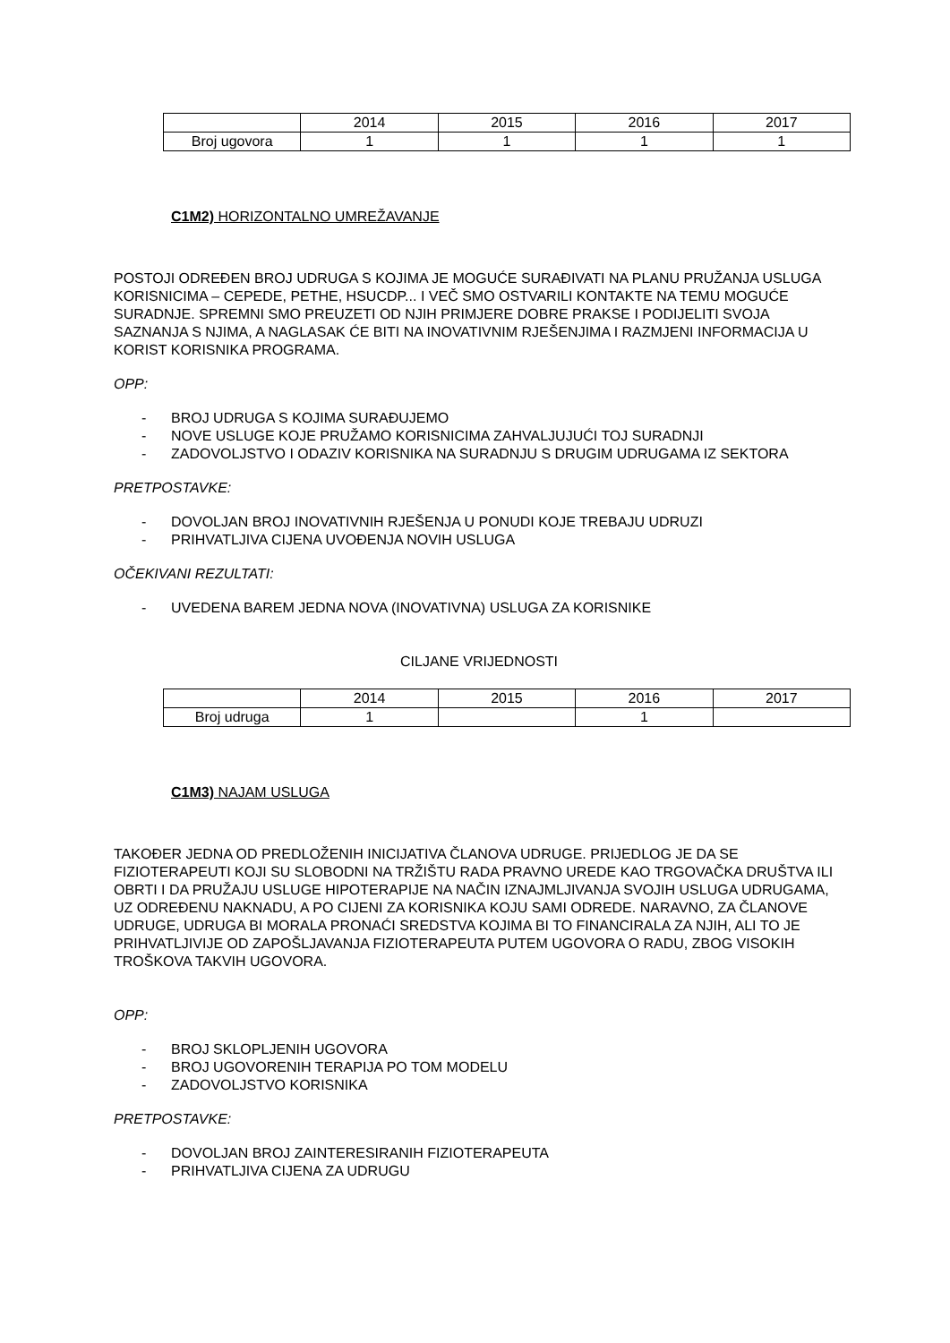| | 2014 | 2015 | 2016 | 2017 |
| Broj ugovora | 1 | 1 | 1 | 1 |
C1M2) HORIZONTALNO UMREŽAVANJE
POSTOJI ODREĐEN BROJ UDRUGA S KOJIMA JE MOGUĆE SURAĐIVATI NA PLANU PRUŽANJA USLUGA KORISNICIMA – CEPEDE, PETHE, HSUCDP... I VEČ SMO OSTVARILI KONTAKTE NA TEMU MOGUĆE SURADNJE. SPREMNI SMO PREUZETI OD NJIH PRIMJERE DOBRE PRAKSE I PODIJELITI SVOJA SAZNANJA S NJIMA, A NAGLASAK ĆE BITI NA INOVATIVNIM RJEŠENJIMA I RAZMJENI INFORMACIJA U KORIST KORISNIKA PROGRAMA.
OPP:
- BROJ UDRUGA S KOJIMA SURAĐUJEMO
- NOVE USLUGE KOJE PRUŽAMO KORISNICIMA ZAHVALJUJUĆI TOJ SURADNJI
- ZADOVOLJSTVO I ODAZIV KORISNIKA NA SURADNJU S DRUGIM UDRUGAMA IZ SEKTORA
PRETPOSTAVKE:
- DOVOLJAN BROJ INOVATIVNIH RJEŠENJA U PONUDI KOJE TREBAJU UDRUZI
- PRIHVATLJIVA CIJENA UVOĐENJA NOVIH USLUGA
OČEKIVANI REZULTATI:
- UVEDENA BAREM JEDNA NOVA (INOVATIVNA) USLUGA ZA KORISNIKE
CILJANE VRIJEDNOSTI
| | 2014 | 2015 | 2016 | 2017 |
| Broj udruga | 1 | | 1 | |
C1M3) NAJAM USLUGA
TAKOĐER JEDNA OD PREDLOŽENIH INICIJATIVA ČLANOVA UDRUGE. PRIJEDLOG JE DA SE FIZIOTERAPEUTI KOJI SU SLOBODNI NA TRŽIŠTU RADA PRAVNO UREDE KAO TRGOVAČKA DRUŠTVA ILI OBRTI I DA PRUŽAJU USLUGE HIPOTERAPIJE NA NAČIN IZNAJMLJIVANJA SVOJIH USLUGA UDRUGAMA, UZ ODREĐENU NAKNADU, A PO CIJENI ZA KORISNIKA KOJU SAMI ODREDE. NARAVNO, ZA ČLANOVE UDRUGE, UDRUGA BI MORALA PRONAĆI SREDSTVA KOJIMA BI TO FINANCIRALA ZA NJIH, ALI TO JE PRIHVATLJIVIJE OD ZAPOŠLJAVANJA FIZIOTERAPEUTA PUTEM UGOVORA O RADU, ZBOG VISOKIH TROŠKOVA TAKVIH UGOVORA.
OPP:
- BROJ SKLOPLJENIH UGOVORA
- BROJ UGOVORENIH TERAPIJA PO TOM MODELU
- ZADOVOLJSTVO KORISNIKA
PRETPOSTAVKE:
- DOVOLJAN BROJ ZAINTERESIRANIH FIZIOTERAPEUTA
- PRIHVATLJIVA CIJENA ZA UDRUGU